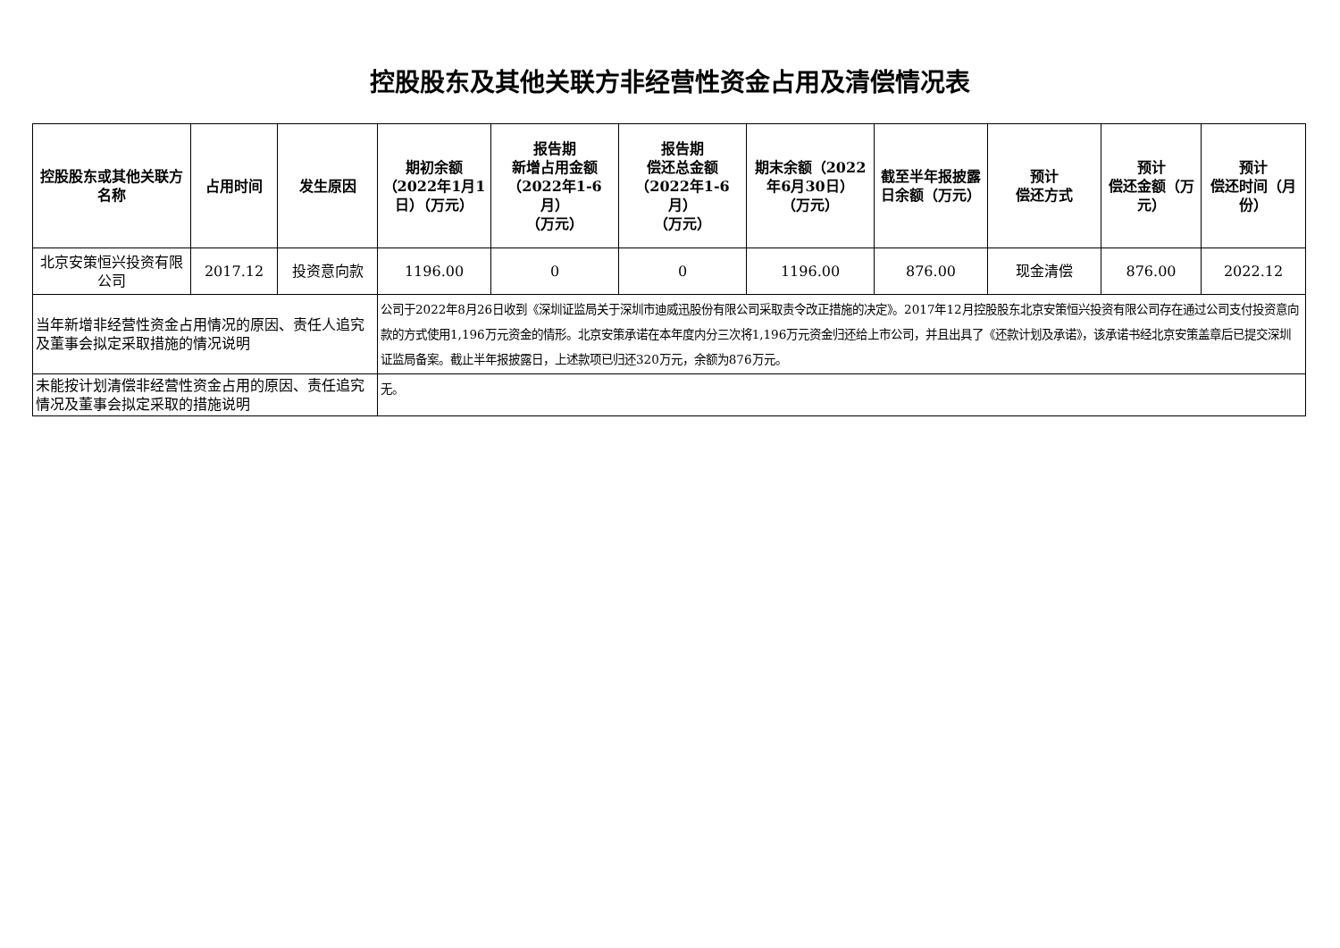控股股东及其他关联方非经营性资金占用及清偿情况表
| 控股股东或其他关联方名称 | 占用时间 | 发生原因 | 期初余额（2022年1月1日）（万元） | 报告期 新增占用金额（2022年1-6月） （万元） | 报告期 偿还总金额（2022年1-6月） （万元） | 期末余额（2022年6月30日） （万元） | 截至半年报披露日余额（万元） | 预计 偿还方式 | 预计 偿还金额（万元） | 预计 偿还时间（月份） |
| --- | --- | --- | --- | --- | --- | --- | --- | --- | --- | --- |
| 北京安策恒兴投资有限公司 | 2017.12 | 投资意向款 | 1196.00 | 0 | 0 | 1196.00 | 876.00 | 现金清偿 | 876.00 | 2022.12 |
| 当年新增非经营性资金占用情况的原因、责任人追究及董事会拟定采取措施的情况说明 | | | 公司于2022年8月26日收到《深圳证监局关于深圳市迪威迅股份有限公司采取责令改正措施的决定》。2017年12月控股股东北京安策恒兴投资有限公司存在通过公司支付投资意向款的方式使用1,196万元资金的情形。北京安策承诺在本年度内分三次将1,196万元资金归还给上市公司，并且出具了《还款计划及承诺》，该承诺书经北京安策盖章后已提交深圳证监局备案。截止半年报披露日，上述款项已归还320万元，余额为876万元。 | | | | | | | |
| 未能按计划清偿非经营性资金占用的原因、责任追究情况及董事会拟定采取的措施说明 | | | 无。 | | | | | | | |